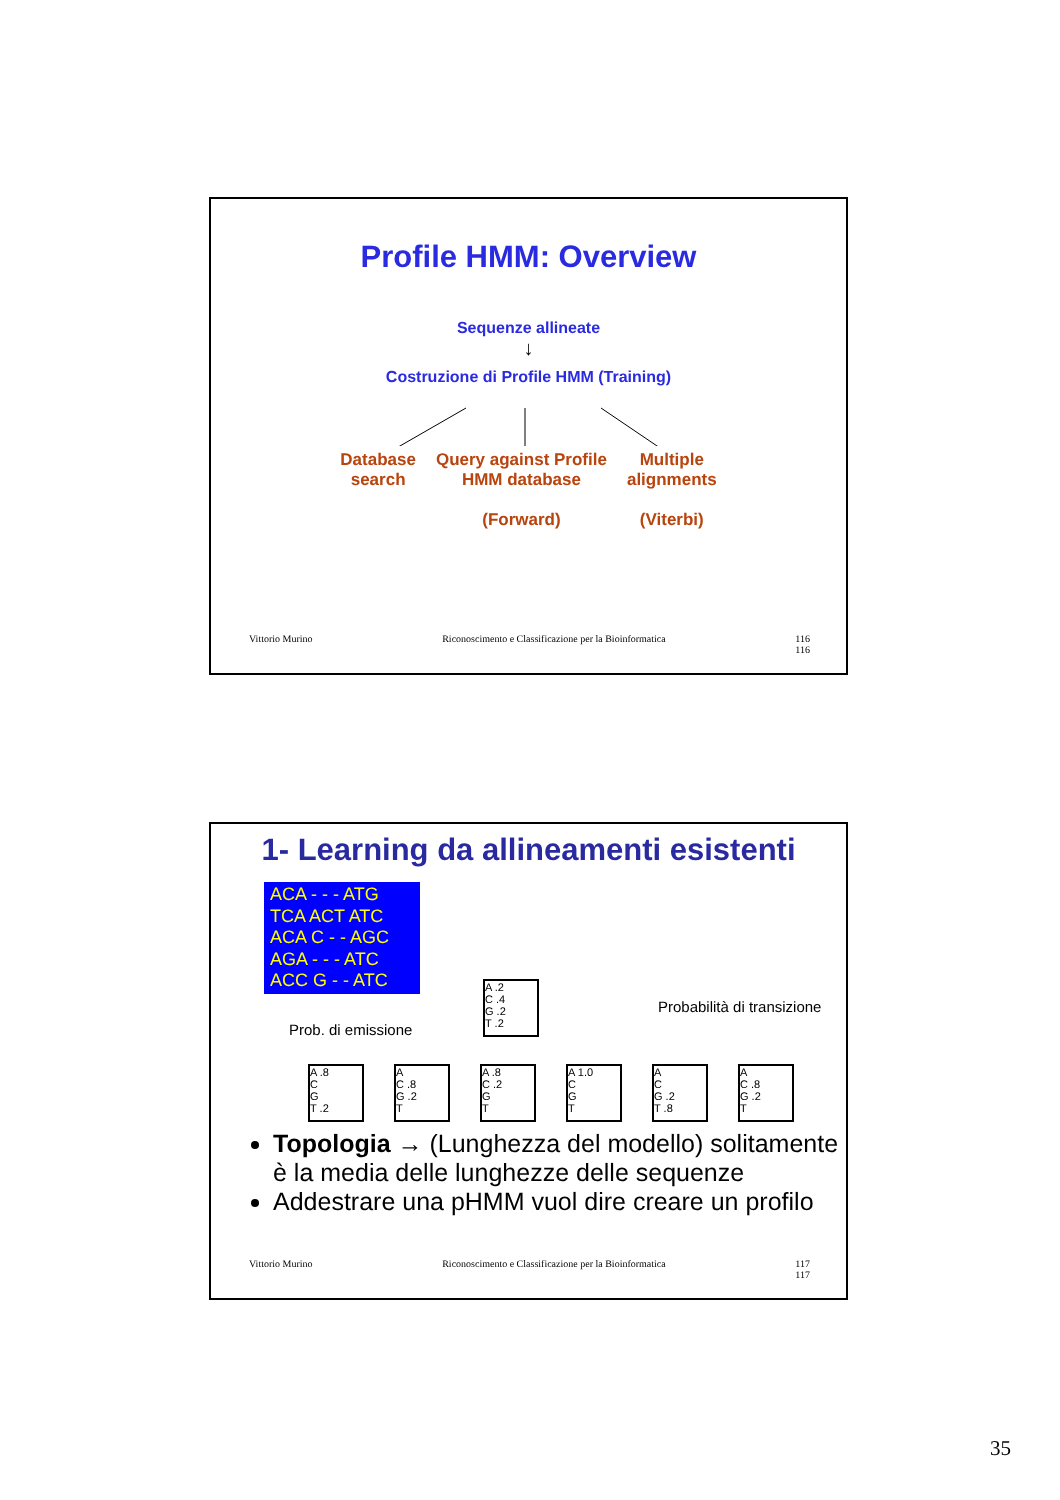Profile HMM: Overview
Sequenze allineate
↓
Costruzione di Profile HMM (Training)
Database
search
Query against Profile
HMM database
(Forward)
Multiple
alignments
(Viterbi)
Vittorio Murino Riconoscimento e Classificazione per la Bioinformatica 116
116
1- Learning da allineamenti esistenti
ACA - - - ATG
TCA ACT ATC
ACA C - - AGC
AGA - - - ATC
ACC G - - ATC
Prob. di emissione
Probabilità di transizione
A .2
C .4
G .2
T .2
A .8
C
G
T .2 A
C .8
G .2
T A .8
C .2
G
T A 1.0
C
G
T A
C
G .2
T .8 A
C .8
G .2
T
Topologia → (Lunghezza del modello) solitamente è la media delle lunghezze delle sequenze
Addestrare una pHMM vuol dire creare un profilo
Vittorio Murino Riconoscimento e Classificazione per la Bioinformatica 117
117
35